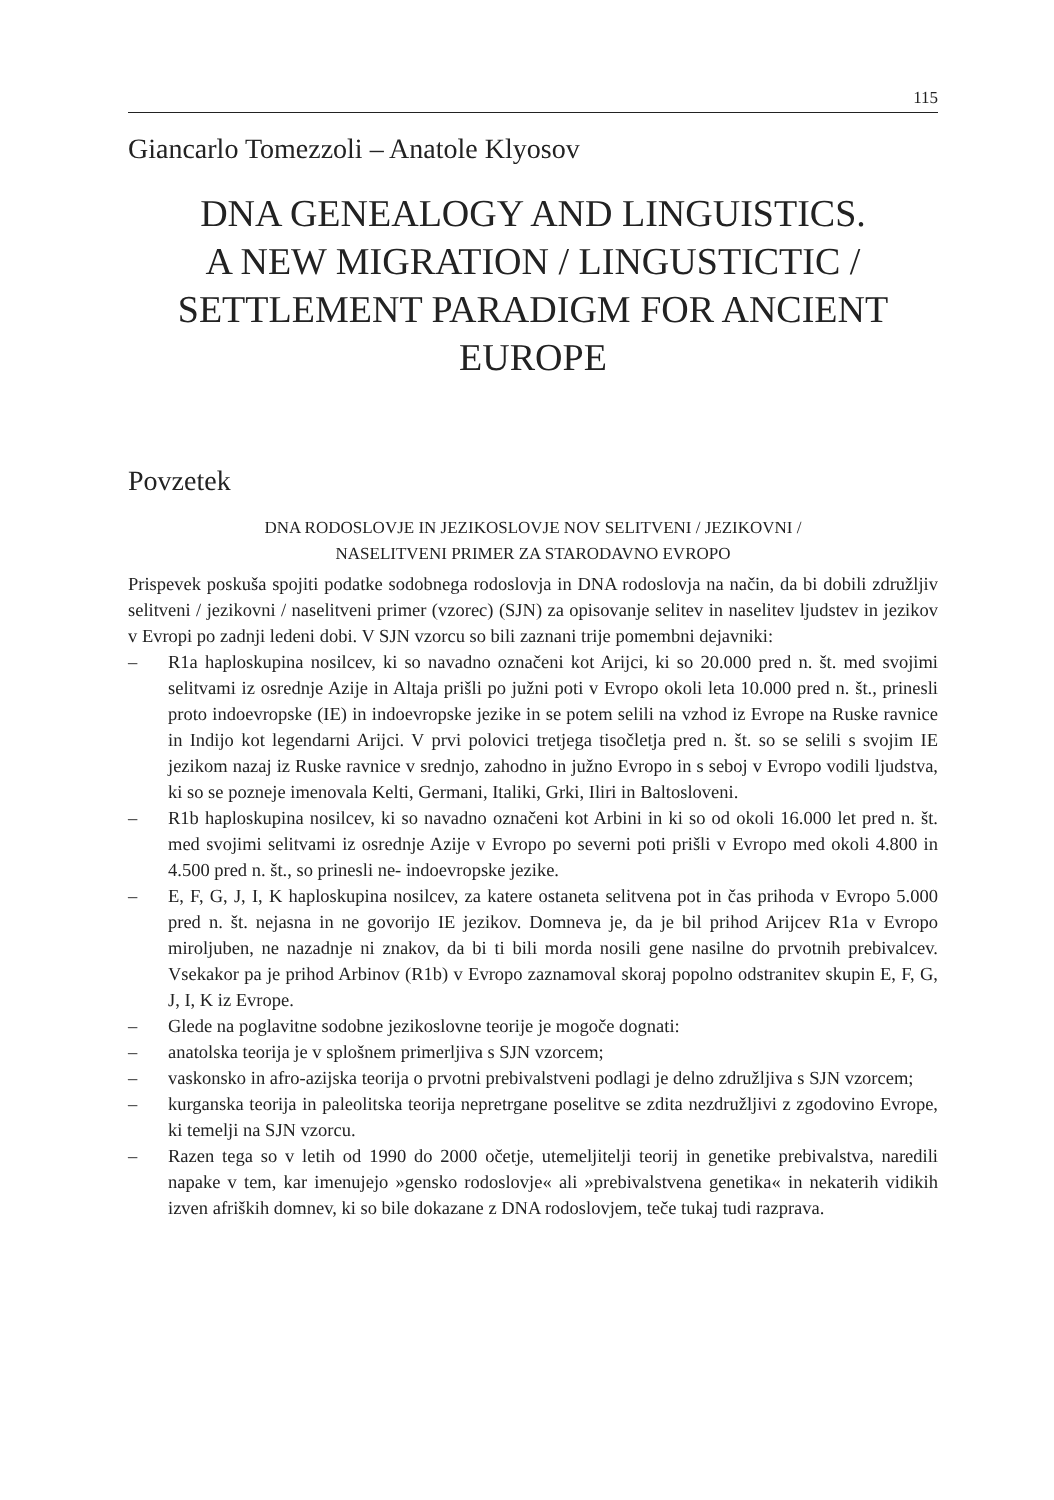115
Giancarlo Tomezzoli – Anatole Klyosov
DNA GENEALOGY AND LINGUISTICS.
A NEW MIGRATION / LINGUSTICTIC /
SETTLEMENT PARADIGM FOR ANCIENT
EUROPE
Povzetek
DNA RODOSLOVJE IN JEZIKOSLOVJE NOV SELITVENI / JEZIKOVNI /
NASELITVENI PRIMER ZA STARODAVNO EVROPO
Prispevek poskuša spojiti podatke sodobnega rodoslovja in DNA rodoslovja na način, da bi dobili združljiv selitveni / jezikovni / naselitveni primer (vzorec) (SJN) za opisovanje selitev in naselitev ljudstev in jezikov v Evropi po zadnji ledeni dobi. V SJN vzorcu so bili zaznani trije pomembni dejavniki:
– R1a haploskupina nosilcev, ki so navadno označeni kot Arijci, ki so 20.000 pred n. št. med svojimi selitvami iz osrednje Azije in Altaja prišli po južni poti v Evropo okoli leta 10.000 pred n. št., prinesli proto indoevropske (IE) in indoevropske jezike in se potem selili na vzhod iz Evrope na Ruske ravnice in Indijo kot legendarni Arijci. V prvi polovici tretjega tisočletja pred n. št. so se selili s svojim IE jezikom nazaj iz Ruske ravnice v srednjo, zahodno in južno Evropo in s seboj v Evropo vodili ljudstva, ki so se pozneje imenovala Kelti, Germani, Italiki, Grki, Iliri in Baltoslovenі.
– R1b haploskupina nosilcev, ki so navadno označeni kot Arbini in ki so od okoli 16.000 let pred n. št. med svojimi selitvami iz osrednje Azije v Evropo po severni poti prišli v Evropo med okoli 4.800 in 4.500 pred n. št., so prinesli ne- indoevropske jezike.
– E, F, G, J, I, K haploskupina nosilcev, za katere ostaneta selitvena pot in čas prihoda v Evropo 5.000 pred n. št. nejasna in ne govorijo IE jezikov. Domneva je, da je bil prihod Arijcev R1a v Evropo miroljuben, ne nazadnje ni znakov, da bi ti bili morda nosili gene nasilne do prvotnih prebivalcev. Vsekakor pa je prihod Arbinov (R1b) v Evropo zaznamoval skoraj popolno odstranitev skupin E, F, G, J, I, K iz Evrope.
– Glede na poglavitne sodobne jezikoslovne teorije je mogoče dognati:
– anatolska teorija je v splošnem primerljiva s SJN vzorcem;
– vaskonsko in afro-azijska teorija o prvotni prebivalstveni podlagi je delno združljiva s SJN vzorcem;
– kurganska teorija in paleolitska teorija nepretrgane poselitve se zdita nezdružljivi z zgodovino Evrope, ki temelji na SJN vzorcu.
– Razen tega so v letih od 1990 do 2000 očetje, utemeljitelji teorij in genetike prebivalstva, naredili napake v tem, kar imenujejo »gensko rodoslovje« ali »prebivalstvena genetika« in nekaterih vidikih izven afriških domnev, ki so bile dokazane z DNA rodoslovjem, teče tukaj tudi razprava.